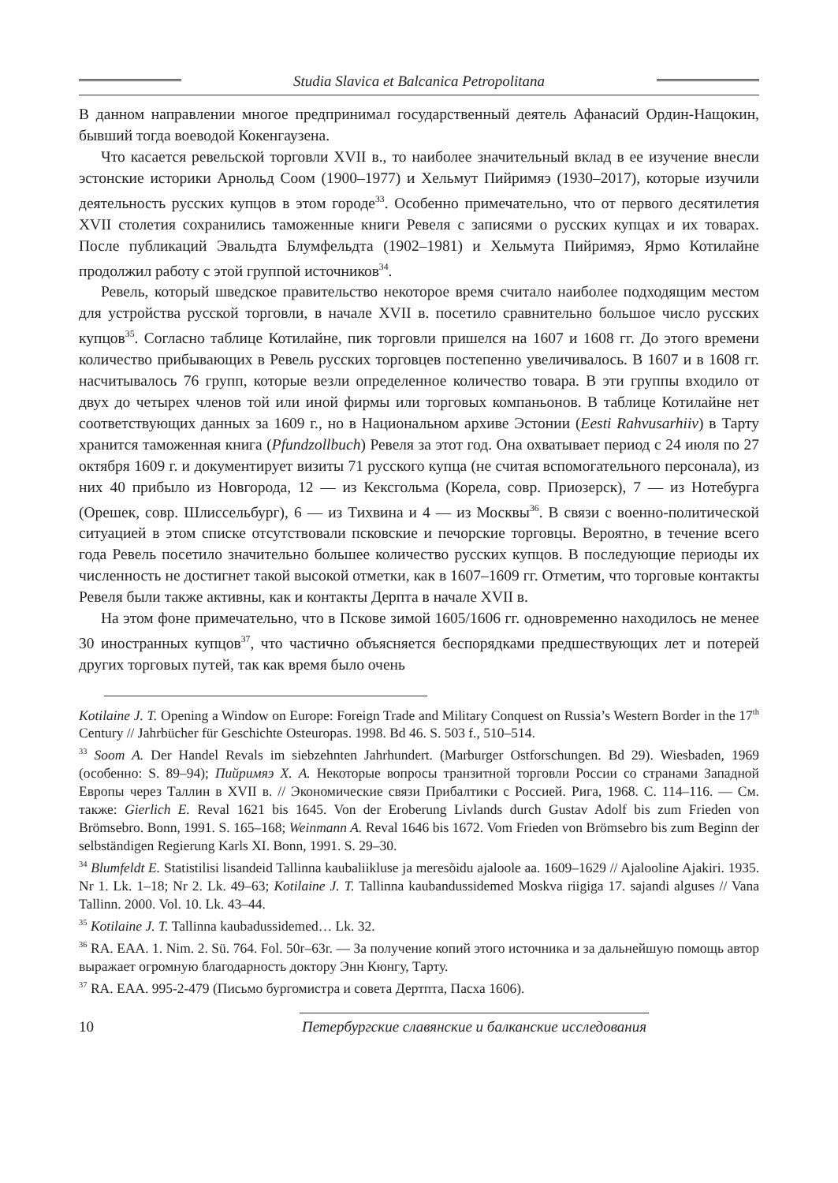Studia Slavica et Balcanica Petropolitana
В данном направлении многое предпринимал государственный деятель Афанасий Ордин-Нащокин, бывший тогда воеводой Кокенгаузена.
Что касается ревельской торговли XVII в., то наиболее значительный вклад в ее изучение внесли эстонские историки Арнольд Соом (1900–1977) и Хельмут Пийримяэ (1930–2017), которые изучили деятельность русских купцов в этом городе<sup>33</sup>. Особенно примечательно, что от первого десятилетия XVII столетия сохранились таможенные книги Ревеля с записями о русских купцах и их товарах. После публикаций Эвальдта Блумфельдта (1902–1981) и Хельмута Пийримяэ, Ярмо Котилайне продолжил работу с этой группой источников<sup>34</sup>.
Ревель, который шведское правительство некоторое время считало наиболее подходящим местом для устройства русской торговли, в начале XVII в. посетило сравнительно большое число русских купцов<sup>35</sup>. Согласно таблице Котилайне, пик торговли пришелся на 1607 и 1608 гг. До этого времени количество прибывающих в Ревель русских торговцев постепенно увеличивалось. В 1607 и в 1608 гг. насчитывалось 76 групп, которые везли определенное количество товара. В эти группы входило от двух до четырех членов той или иной фирмы или торговых компаньонов. В таблице Котилайне нет соответствующих данных за 1609 г., но в Национальном архиве Эстонии (Eesti Rahvusarhiiv) в Тарту хранится таможенная книга (Pfundzollbuch) Ревеля за этот год. Она охватывает период с 24 июля по 27 октября 1609 г. и документирует визиты 71 русского купца (не считая вспомогательного персонала), из них 40 прибыло из Новгорода, 12 — из Кексгольма (Корела, совр. Приозерск), 7 — из Нотебурга (Орешек, совр. Шлиссельбург), 6 — из Тихвина и 4 — из Москвы<sup>36</sup>. В связи с военно-политической ситуацией в этом списке отсутствовали псковские и печорские торговцы. Вероятно, в течение всего года Ревель посетило значительно большее количество русских купцов. В последующие периоды их численность не достигнет такой высокой отметки, как в 1607–1609 гг. Отметим, что торговые контакты Ревеля были также активны, как и контакты Дерпта в начале XVII в.
На этом фоне примечательно, что в Пскове зимой 1605/1606 гг. одновременно находилось не менее 30 иностранных купцов<sup>37</sup>, что частично объясняется беспорядками предшествующих лет и потерей других торговых путей, так как время было очень
Kotilaine J. T. Opening a Window on Europe: Foreign Trade and Military Conquest on Russia’s Western Border in the 17<sup>th</sup> Century // Jahrbücher für Geschichte Osteuropas. 1998. Bd 46. S. 503 f., 510–514.
<sup>33</sup> Soom A. Der Handel Revals im siebzehnten Jahrhundert. (Marburger Ostforschungen. Bd 29). Wiesbaden, 1969 (особенно: S. 89–94); Пийримяэ Х. А. Некоторые вопросы транзитной торговли России со странами Западной Европы через Таллин в XVII в. // Экономические связи Прибалтики с Россией. Рига, 1968. С. 114–116. — См. также: Gierlich E. Reval 1621 bis 1645. Von der Eroberung Livlands durch Gustav Adolf bis zum Frieden von Brömsebro. Bonn, 1991. S. 165–168; Weinmann A. Reval 1646 bis 1672. Vom Frieden von Brömsebro bis zum Beginn der selbständigen Regierung Karls XI. Bonn, 1991. S. 29–30.
<sup>34</sup> Blumfeldt E. Statistilisi lisandeid Tallinna kaubaliikluse ja meresõidu ajaloole aa. 1609–1629 // Ajalooline Ajakiri. 1935. Nr 1. Lk. 1–18; Nr 2. Lk. 49–63; Kotilaine J. T. Tallinna kaubandussidemed Moskva riigiga 17. sajandi alguses // Vana Tallinn. 2000. Vol. 10. Lk. 43–44.
<sup>35</sup> Kotilaine J. T. Tallinna kaubadussidemed… Lk. 32.
<sup>36</sup> RA. EAA. 1. Nim. 2. Sü. 764. Fol. 50r–63r. — За получение копий этого источника и за дальнейшую помощь автор выражает огромную благодарность доктору Энн Кюнгу, Тарту.
<sup>37</sup> RA. EAA. 995-2-479 (Письмо бургомистра и совета Дертпта, Пасха 1606).
10
Петербургские славянские и балканские исследования